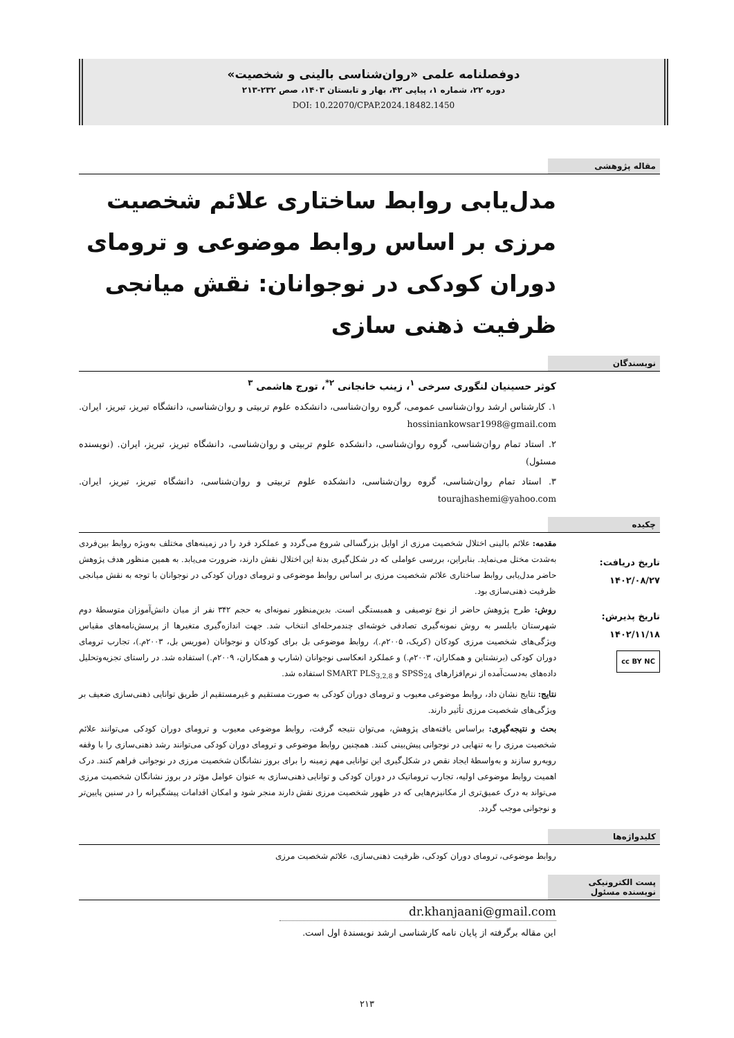دوفصلنامه علمی «روان‌شناسی بالینی و شخصیت»
دوره ۲۲، شماره ۱، پیاپی ۴۲، بهار و تابستان ۱۴۰۳، صص ۲۳۲-۲۱۳
DOI: 10.22070/CPAP.2024.18482.1450
مقاله پژوهشی
مدل‌یابی روابط ساختاری علائم شخصیت مرزی بر اساس روابط موضوعی و ترومای دوران کودکی در نوجوانان: نقش میانجی ظرفیت ذهنی سازی
نویسندگان
کوثر حسینیان لنگوری سرخی <sup>۱</sup>، زینب خانجانی <sup>۲*</sup>، تورج هاشمی <sup>۳</sup>
۱. کارشناس ارشد روان‌شناسی عمومی، گروه روان‌شناسی، دانشکده علوم تربیتی و روان‌شناسی، دانشگاه تبریز، تبریز، ایران. hossiniankowsar1998@gmail.com
۲. استاد تمام روان‌شناسی، گروه روان‌شناسی، دانشکده علوم تربیتی و روان‌شناسی، دانشگاه تبریز، تبریز، ایران. (نویسنده مسئول)
۳. استاد تمام روان‌شناسی، گروه روان‌شناسی، دانشکده علوم تربیتی و روان‌شناسی، دانشگاه تبریز، تبریز، ایران. tourajhashemi@yahoo.com
چکیده
تاریخ دریافت:
۱۴۰۲/۰۸/۲۷
تاریخ پذیرش:
۱۴۰۲/۱۱/۱۸
cc BY NC
مقدمه: علائم بالینی اختلال شخصیت مرزی از اوایل بزرگسالی شروع می‌گردد و عملکرد فرد را در زمینه‌های مختلف به‌ویژه روابط بین‌فردی به‌شدت مختل می‌نماید. بنابراین، بررسی عواملی که در شکل‌گیری بدنهٔ این اختلال نقش دارند، ضرورت می‌یابد. به همین منظور هدف پژوهش حاضر مدل‌یابی روابط ساختاری علائم شخصیت مرزی بر اساس روابط موضوعی و ترومای دوران کودکی در نوجوانان با توجه به نقش میانجی ظرفیت ذهنی‌سازی بود.
روش: طرح پژوهش حاضر از نوع توصیفی و همبستگی است. بدین‌منظور نمونه‌ای به حجم ۳۴۲ نفر از میان دانش‌آموزان متوسطهٔ دوم شهرستان بابلسر به روش نمونه‌گیری تصادفی خوشه‌ای چندمرحله‌ای انتخاب شد. جهت اندازه‌گیری متغیرها از پرسش‌نامه‌های مقیاس ویژگی‌های شخصیت مرزی کودکان (کریک، ۲۰۰۵م.)، روابط موضوعی بل برای کودکان و نوجوانان (موریس بل، ۲۰۰۳م.)، تجارب ترومای دوران کودکی (برنشتاین و همکاران، ۲۰۰۳م.) و عملکرد انعکاسی نوجوانان (شارپ و همکاران، ۲۰۰۹م.) استفاده شد. در راستای تجزیه‌وتحلیل داده‌های به‌دست‌آمده از نرم‌افزارهای SPSS<sub>24</sub> و SMART PLS<sub>3,2,8</sub> استفاده شد.
نتایج: نتایج نشان داد، روابط موضوعی معیوب و ترومای دوران کودکی به صورت مستقیم و غیرمستقیم از طریق توانایی ذهنی‌سازی ضعیف بر ویژگی‌های شخصیت مرزی تأثیر دارند.
بحث و نتیجه‌گیری: براساس یافته‌های پژوهش، می‌توان نتیجه گرفت، روابط موضوعی معیوب و ترومای دوران کودکی می‌توانند علائم شخصیت مرزی را به تنهایی در نوجوانی پیش‌بینی کنند. همچنین روابط موضوعی و ترومای دوران کودکی می‌توانند رشد ذهنی‌سازی را با وقفه روبه‌رو سازند و به‌واسطهٔ ایجاد نقص در شکل‌گیری این توانایی مهم زمینه را برای بروز نشانگان شخصیت مرزی در نوجوانی فراهم کنند. درک اهمیت روابط موضوعی اولیه، تجارب تروماتیک در دوران کودکی و توانایی ذهنی‌سازی به عنوان عوامل مؤثر در بروز نشانگان شخصیت مرزی می‌تواند به درک عمیق‌تری از مکانیزم‌هایی که در ظهور شخصیت مرزی نقش دارند منجر شود و امکان اقدامات پیشگیرانه را در سنین پایین‌تر و نوجوانی موجب گردد.
کلیدواژه‌ها
روابط موضوعی، ترومای دوران کودکی، ظرفیت ذهنی‌سازی، علائم شخصیت مرزی
پست الکترونیکی
نویسنده مسئول
dr.khanjaani@gmail.com
این مقاله برگرفته از پایان نامه کارشناسی ارشد نویسندهٔ اول است.
۲۱۳